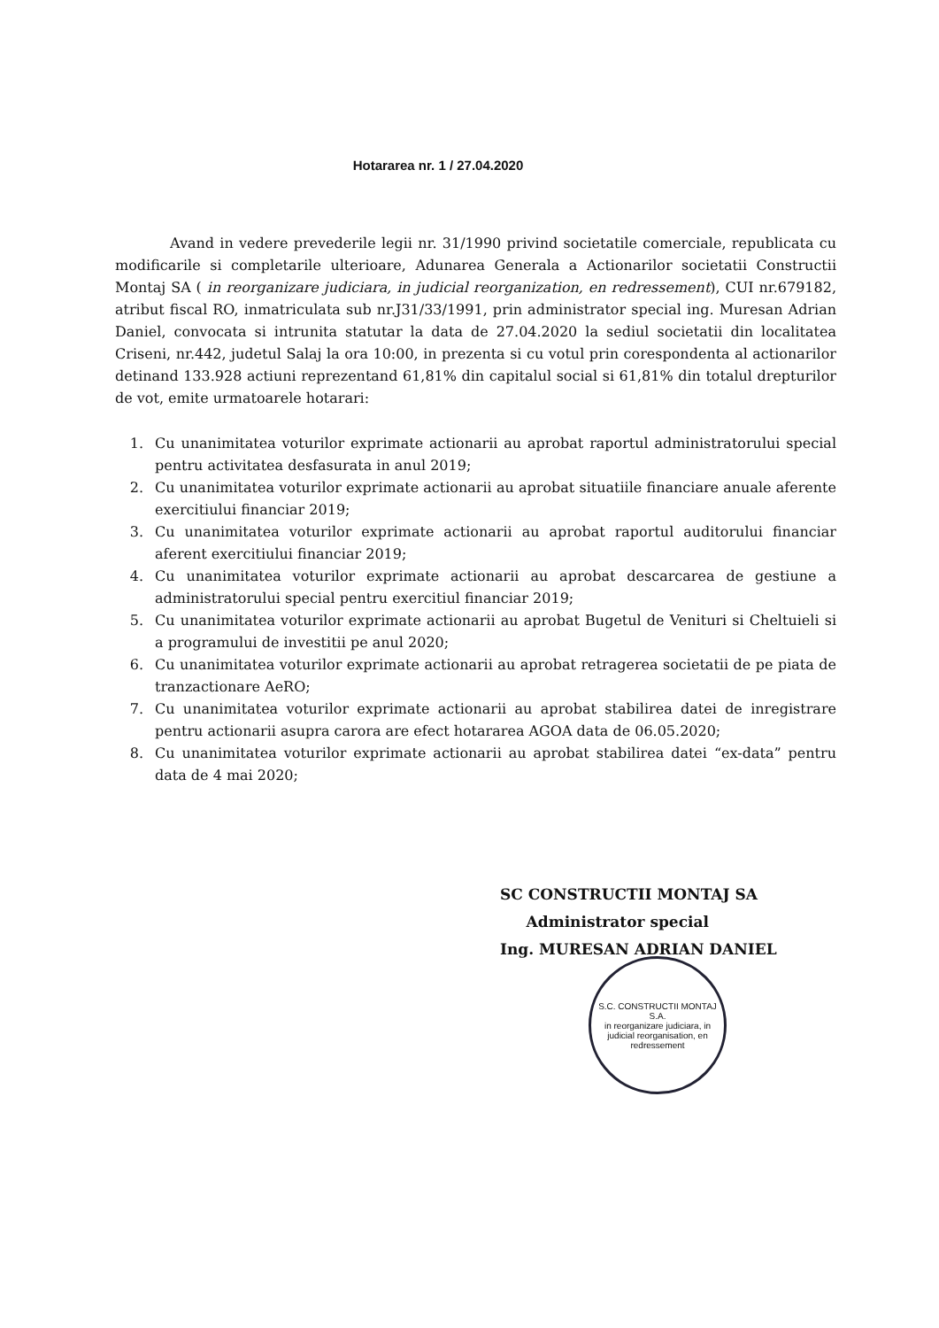Hotararea nr. 1 / 27.04.2020
Avand in vedere prevederile legii nr. 31/1990 privind societatile comerciale, republicata cu modificarile si completarile ulterioare, Adunarea Generala a Actionarilor societatii Constructii Montaj SA ( in reorganizare judiciara, in judicial reorganization, en redressement), CUI nr.679182, atribut fiscal RO, inmatriculata sub nr.J31/33/1991, prin administrator special ing. Muresan Adrian Daniel, convocata si intrunita statutar la data de 27.04.2020 la sediul societatii din localitatea Criseni, nr.442, judetul Salaj la ora 10:00, in prezenta si cu votul prin corespondenta al actionarilor detinand 133.928 actiuni reprezentand 61,81% din capitalul social si 61,81% din totalul drepturilor de vot, emite urmatoarele hotarari:
1. Cu unanimitatea voturilor exprimate actionarii au aprobat raportul administratorului special pentru activitatea desfasurata in anul 2019;
2. Cu unanimitatea voturilor exprimate actionarii au aprobat situatiile financiare anuale aferente exercitiului financiar 2019;
3. Cu unanimitatea voturilor exprimate actionarii au aprobat raportul auditorului financiar aferent exercitiului financiar 2019;
4. Cu unanimitatea voturilor exprimate actionarii au aprobat descarcarea de gestiune a administratorului special pentru exercitiul financiar 2019;
5. Cu unanimitatea voturilor exprimate actionarii au aprobat Bugetul de Venituri si Cheltuieli si a programului de investitii pe anul 2020;
6. Cu unanimitatea voturilor exprimate actionarii au aprobat retragerea societatii de pe piata de tranzactionare AeRO;
7. Cu unanimitatea voturilor exprimate actionarii au aprobat stabilirea datei de inregistrare pentru actionarii asupra carora are efect hotararea AGOA data de 06.05.2020;
8. Cu unanimitatea voturilor exprimate actionarii au aprobat stabilirea datei “ex-data” pentru data de 4 mai 2020;
SC CONSTRUCTII MONTAJ SA
Administrator special
Ing. MURESAN ADRIAN DANIEL
S.C. CONSTRUCTII MONTAJ S.A.
in reorganizare judiciara, in judicial reorganisation, en redressement